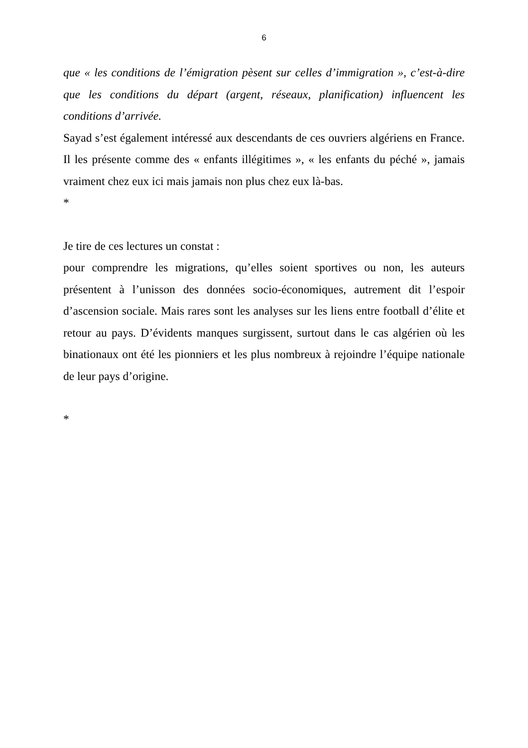6
que « les conditions de l’émigration pèsent sur celles d’immigration », c’est-à-dire que les conditions du départ (argent, réseaux, planification) influencent les conditions d’arrivée.
Sayad s’est également intéressé aux descendants de ces ouvriers algériens en France. Il les présente comme des « enfants illégitimes », « les enfants du péché », jamais vraiment chez eux ici mais jamais non plus chez eux là-bas.
*
Je tire de ces lectures un constat :
pour comprendre les migrations, qu’elles soient sportives ou non, les auteurs présentent à l’unisson des données socio-économiques, autrement dit l’espoir d’ascension sociale. Mais rares sont les analyses sur les liens entre football d’élite et retour au pays. D’évidents manques surgissent, surtout dans le cas algérien où les binationaux ont été les pionniers et les plus nombreux à rejoindre l’équipe nationale de leur pays d’origine.
*